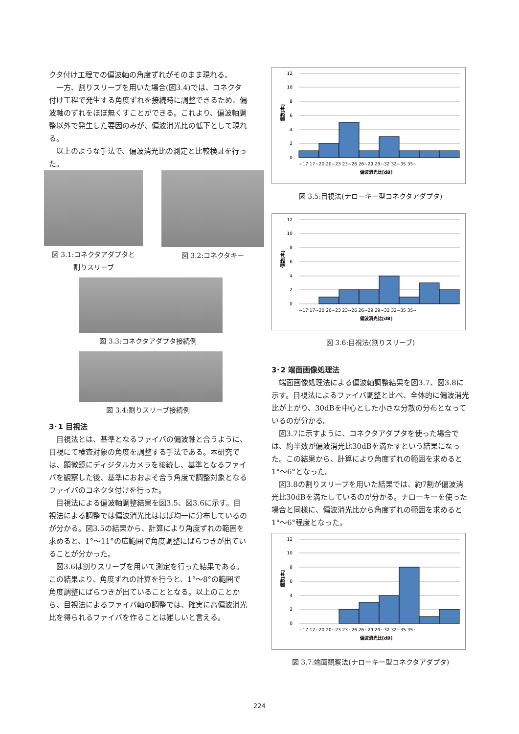クタ付け工程での偏波軸の角度ずれがそのまま現れる。
一方、割りスリーブを用いた場合(図3.4)では、コネクタ付け工程で発生する角度ずれを接続時に調整できるため、偏波軸のずれをほぼ無くすことができる。これより、偏波軸調整以外で発生した要因のみが、偏波消光比の低下として現れる。
以上のような手法で、偏波消光比の測定と比較検証を行った。
図 3.1:コネクタアダプタと
割りスリーブ
図 3.2:コネクタキー
図 3.3:コネクタアダプタ接続例
図 3.4:割りスリーブ接続例
3･1 目視法
目視法とは、基準となるファイバの偏波軸と合うように、目視にて検査対象の角度を調整する手法である。本研究では、顕微鏡にディジタルカメラを接続し、基準となるファイバを観察した後、基準におおよそ合う角度で調整対象となるファイバのコネクタ付けを行った。
目視法による偏波軸調整結果を図3.5、図3.6に示す。目視法による調整では偏波消光比はほぼ均一に分布しているのが分かる。図3.5の結果から、計算により角度ずれの範囲を求めると、1°～11°の広範囲で角度調整にばらつきが出ていることが分かった。
図3.6は割りスリーブを用いて測定を行った結果である。この結果より、角度ずれの計算を行うと、1°～8°の範囲で角度調整にばらつきが出ていることとなる。以上のことから、目視法によるファイバ軸の調整では、確実に高偏波消光比を得られるファイバを作ることは難しいと言える。
12
10
8
6
4
2
0
~17 17~20 20~23 23~26 26~29 29~32 32~35 35~
偏波消光比[dB]
個数[本]
図 3.5:目視法(ナローキー型コネクタアダプタ)
12
10
8
6
4
2
0
~17 17~20 20~23 23~26 26~29 29~32 32~35 35~
偏波消光比[dB]
個数[本]
図 3.6:目視法(割りスリーブ)
3･2 端面画像処理法
端面画像処理法による偏波軸調整結果を図3.7、図3.8に示す。目視法によるファイバ調整と比べ、全体的に偏波消光比が上がり、30dBを中心とした小さな分散の分布となっているのが分かる。
図3.7に示すように、コネクタアダプタを使った場合では、約半数が偏波消光比30dBを満たすという結果になった。この結果から、計算により角度ずれの範囲を求めると1°～6°となった。
図3.8の割りスリーブを用いた結果では、約7割が偏波消光比30dBを満たしているのが分かる。ナローキーを使った場合と同様に、偏波消光比から角度ずれの範囲を求めると1°～6°程度となった。
12
10
8
6
4
2
0
~17 17~20 20~23 23~26 26~29 29~32 32~35 35~
偏波消光比[dB]
個数[本]
図 3.7:端面観察法(ナローキー型コネクタアダプタ)
224